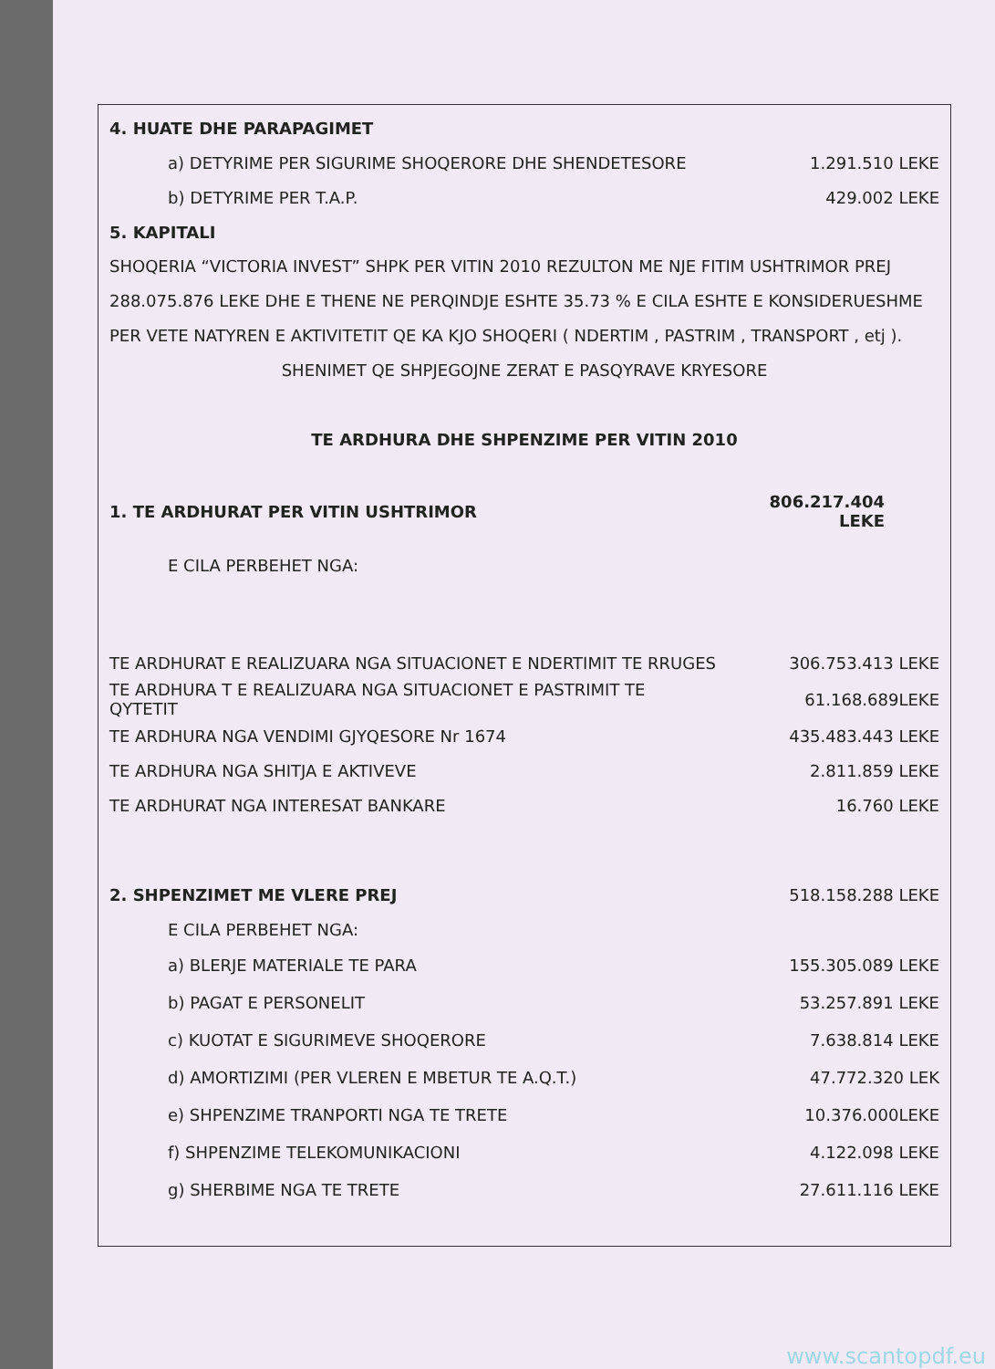| 4. HUATE DHE PARAPAGIMET | |
| a) DETYRIME PER SIGURIME SHOQERORE DHE SHENDETESORE | 1.291.510 LEKE |
| b) DETYRIME PER T.A.P. | 429.002 LEKE |
| 5. KAPITALI | |
SHOQERIA “VICTORIA INVEST” SHPK PER VITIN 2010 REZULTON ME NJE FITIM USHTRIMOR PREJ 288.075.876 LEKE DHE E THENE NE PERQINDJE ESHTE 35.73 % E CILA ESHTE E KONSIDERUESHME PER VETE NATYREN E AKTIVITETIT QE KA KJO SHOQERI ( NDERTIM , PASTRIM , TRANSPORT , etj ).
SHENIMET QE SHPJEGOJNE ZERAT E PASQYRAVE KRYESORE
TE ARDHURA DHE SHPENZIME PER VITIN 2010
| 1. TE ARDHURAT PER VITIN USHTRIMOR | 806.217.404 LEKE |
| E CILA PERBEHET NGA: | |
| TE ARDHURAT E REALIZUARA NGA SITUACIONET E NDERTIMIT TE RRUGES | 306.753.413 LEKE |
| TE ARDHURA T E REALIZUARA NGA SITUACIONET E PASTRIMIT TE QYTETIT | 61.168.689LEKE |
| TE ARDHURA NGA VENDIMI GJYQESORE Nr 1674 | 435.483.443 LEKE |
| TE ARDHURA NGA SHITJA E AKTIVEVE | 2.811.859 LEKE |
| TE ARDHURAT NGA INTERESAT BANKARE | 16.760 LEKE |
| 2. SHPENZIMET ME VLERE PREJ | 518.158.288 LEKE |
| E CILA PERBEHET NGA: | |
| a) BLERJE MATERIALE TE PARA | 155.305.089 LEKE |
| b) PAGAT E PERSONELIT | 53.257.891 LEKE |
| c) KUOTAT E SIGURIMEVE SHOQERORE | 7.638.814 LEKE |
| d) AMORTIZIMI (PER VLEREN E MBETUR TE A.Q.T.) | 47.772.320 LEK |
| e) SHPENZIME TRANPORTI NGA TE TRETE | 10.376.000LEKE |
| f) SHPENZIME TELEKOMUNIKACIONI | 4.122.098 LEKE |
| g) SHERBIME NGA TE TRETE | 27.611.116 LEKE |
www.scantopdf.eu